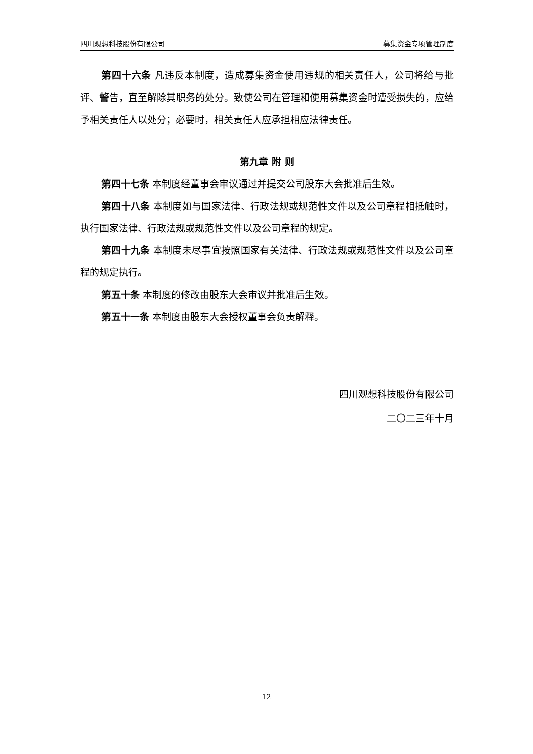四川观想科技股份有限公司 募集资金专项管理制度
第四十六条 凡违反本制度，造成募集资金使用违规的相关责任人，公司将给与批评、警告，直至解除其职务的处分。致使公司在管理和使用募集资金时遭受损失的，应给予相关责任人以处分；必要时，相关责任人应承担相应法律责任。
第九章 附 则
第四十七条 本制度经董事会审议通过并提交公司股东大会批准后生效。
第四十八条 本制度如与国家法律、行政法规或规范性文件以及公司章程相抵触时，执行国家法律、行政法规或规范性文件以及公司章程的规定。
第四十九条 本制度未尽事宜按照国家有关法律、行政法规或规范性文件以及公司章程的规定执行。
第五十条 本制度的修改由股东大会审议并批准后生效。
第五十一条 本制度由股东大会授权董事会负责解释。
四川观想科技股份有限公司
二〇二三年十月
12